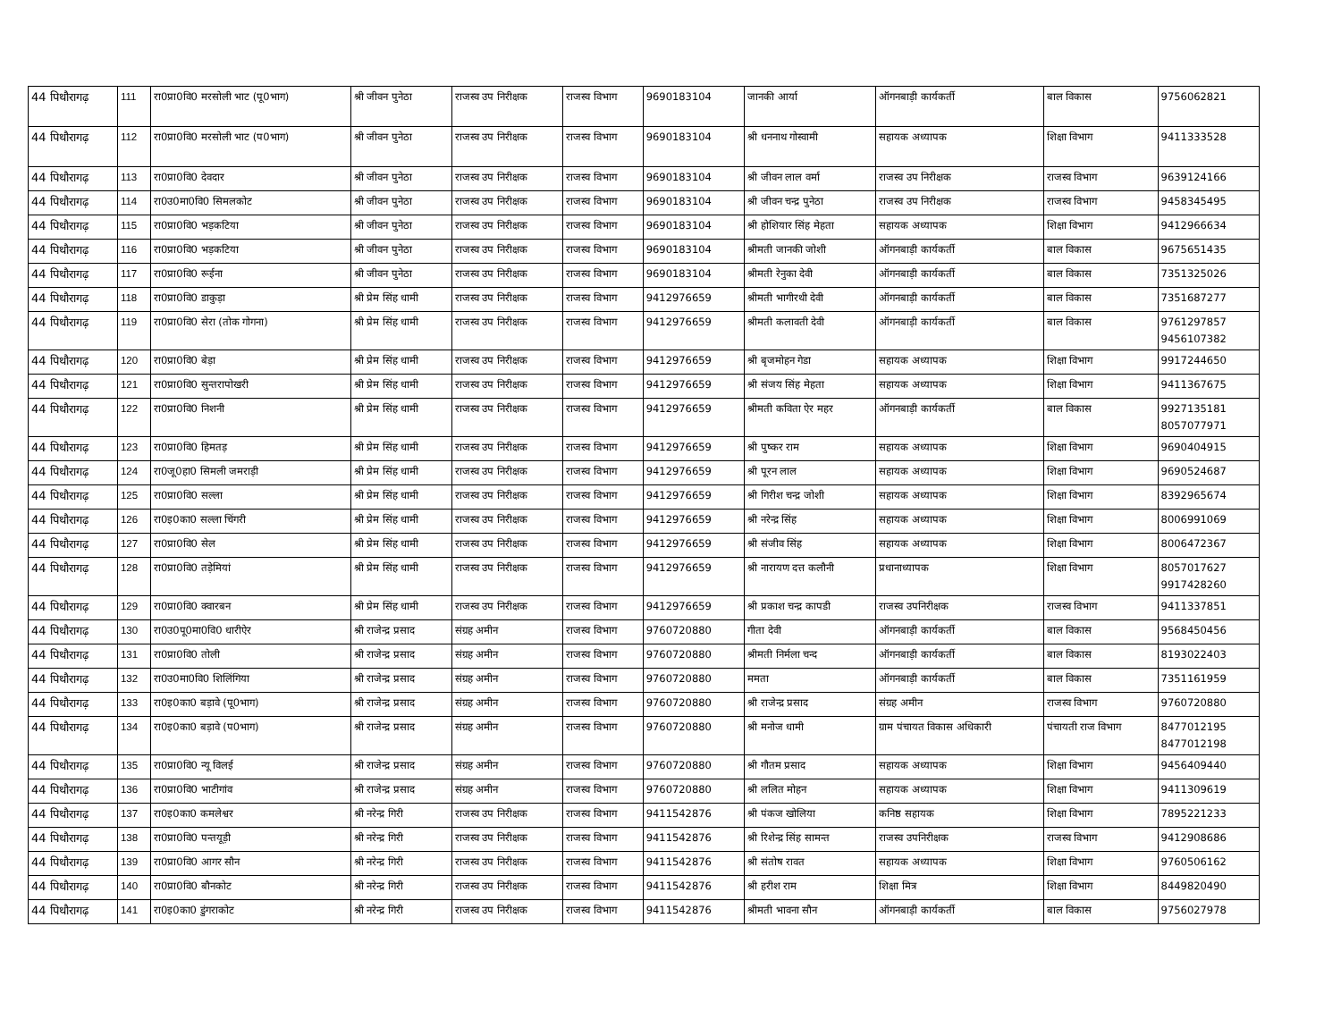| 44 पिथौरागढ़ | 111 | रा0प्रा0वि0 मरसोली भाट (पू0भाग) | श्री जीवन पुनेठा | राजस्व उप निरीक्षक | राजस्व विभाग | 9690183104 | जानकी आर्या | ऑगनबाड़ी कार्यकर्ती | बाल विकास | 9756062821 |
| 44 पिथौरागढ़ | 112 | रा0प्रा0वि0 मरसोली भाट (प0भाग) | श्री जीवन पुनेठा | राजस्व उप निरीक्षक | राजस्व विभाग | 9690183104 | श्री धननाथ गोस्वामी | सहायक अध्यापक | शिक्षा विभाग | 9411333528 |
| 44 पिथौरागढ़ | 113 | रा0प्रा0वि0 देवदार | श्री जीवन पुनेठा | राजस्व उप निरीक्षक | राजस्व विभाग | 9690183104 | श्री जीवन लाल वर्मा | राजस्व उप निरीक्षक | राजस्व विभाग | 9639124166 |
| 44 पिथौरागढ़ | 114 | रा0उ0मा0वि0 सिमलकोट | श्री जीवन पुनेठा | राजस्व उप निरीक्षक | राजस्व विभाग | 9690183104 | श्री जीवन चन्द्र पुनेठा | राजस्व उप निरीक्षक | राजस्व विभाग | 9458345495 |
| 44 पिथौरागढ़ | 115 | रा0प्रा0वि0 भड़कटिया | श्री जीवन पुनेठा | राजस्व उप निरीक्षक | राजस्व विभाग | 9690183104 | श्री होशियार सिंह मेहता | सहायक अध्यापक | शिक्षा विभाग | 9412966634 |
| 44 पिथौरागढ़ | 116 | रा0प्रा0वि0 भड़कटिया | श्री जीवन पुनेठा | राजस्व उप निरीक्षक | राजस्व विभाग | 9690183104 | श्रीमती जानकी जोशी | ऑगनबाड़ी कार्यकर्ती | बाल विकास | 9675651435 |
| 44 पिथौरागढ़ | 117 | रा0प्रा0वि0 रूईना | श्री जीवन पुनेठा | राजस्व उप निरीक्षक | राजस्व विभाग | 9690183104 | श्रीमती रेनुका देवी | ऑगनबाड़ी कार्यकर्ती | बाल विकास | 7351325026 |
| 44 पिथौरागढ़ | 118 | रा0प्रा0वि0 डाकुड़ा | श्री प्रेम सिंह धामी | राजस्व उप निरीक्षक | राजस्व विभाग | 9412976659 | श्रीमती भागीरथी देवी | ऑगनबाड़ी कार्यकर्ती | बाल विकास | 7351687277 |
| 44 पिथौरागढ़ | 119 | रा0प्रा0वि0 सेरा (तोक गोगना) | श्री प्रेम सिंह धामी | राजस्व उप निरीक्षक | राजस्व विभाग | 9412976659 | श्रीमती कलावती देवी | ऑगनबाड़ी कार्यकर्ती | बाल विकास | 9761297857 9456107382 |
| 44 पिथौरागढ़ | 120 | रा0प्रा0वि0 बेड़ा | श्री प्रेम सिंह धामी | राजस्व उप निरीक्षक | राजस्व विभाग | 9412976659 | श्री बृजमोहन गेडा | सहायक अध्यापक | शिक्षा विभाग | 9917244650 |
| 44 पिथौरागढ़ | 121 | रा0प्रा0वि0 सुन्तरापोखरी | श्री प्रेम सिंह धामी | राजस्व उप निरीक्षक | राजस्व विभाग | 9412976659 | श्री संजय सिंह मेहता | सहायक अध्यापक | शिक्षा विभाग | 9411367675 |
| 44 पिथौरागढ़ | 122 | रा0प्रा0वि0 निशनी | श्री प्रेम सिंह धामी | राजस्व उप निरीक्षक | राजस्व विभाग | 9412976659 | श्रीमती कविता ऐर महर | ऑगनबाड़ी कार्यकर्ती | बाल विकास | 9927135181 8057077971 |
| 44 पिथौरागढ़ | 123 | रा0प्रा0वि0 हिमतड़ | श्री प्रेम सिंह धामी | राजस्व उप निरीक्षक | राजस्व विभाग | 9412976659 | श्री पुष्कर राम | सहायक अध्यापक | शिक्षा विभाग | 9690404915 |
| 44 पिथौरागढ़ | 124 | रा0जू0हा0 सिमली जमराड़ी | श्री प्रेम सिंह धामी | राजस्व उप निरीक्षक | राजस्व विभाग | 9412976659 | श्री पूरन लाल | सहायक अध्यापक | शिक्षा विभाग | 9690524687 |
| 44 पिथौरागढ़ | 125 | रा0प्रा0वि0 सल्ला | श्री प्रेम सिंह धामी | राजस्व उप निरीक्षक | राजस्व विभाग | 9412976659 | श्री गिरीश चन्द्र जोशी | सहायक अध्यापक | शिक्षा विभाग | 8392965674 |
| 44 पिथौरागढ़ | 126 | रा0इ0का0 सल्ला चिंगरी | श्री प्रेम सिंह धामी | राजस्व उप निरीक्षक | राजस्व विभाग | 9412976659 | श्री नरेन्द्र सिंह | सहायक अध्यापक | शिक्षा विभाग | 8006991069 |
| 44 पिथौरागढ़ | 127 | रा0प्रा0वि0 सेल | श्री प्रेम सिंह धामी | राजस्व उप निरीक्षक | राजस्व विभाग | 9412976659 | श्री संजीव सिंह | सहायक अध्यापक | शिक्षा विभाग | 8006472367 |
| 44 पिथौरागढ़ | 128 | रा0प्रा0वि0 तड़ेमियां | श्री प्रेम सिंह धामी | राजस्व उप निरीक्षक | राजस्व विभाग | 9412976659 | श्री नारायण दत्त कलौनी | प्रधानाध्यापक | शिक्षा विभाग | 8057017627 9917428260 |
| 44 पिथौरागढ़ | 129 | रा0प्रा0वि0 क्वारबन | श्री प्रेम सिंह धामी | राजस्व उप निरीक्षक | राजस्व विभाग | 9412976659 | श्री प्रकाश चन्द्र कापडी | राजस्व उपनिरीक्षक | राजस्व विभाग | 9411337851 |
| 44 पिथौरागढ़ | 130 | रा0उ0पू0मा0वि0 धारीऐर | श्री राजेन्द्र प्रसाद | संग्रह अमीन | राजस्व विभाग | 9760720880 | गीता देवी | ऑगनबाड़ी कार्यकर्ती | बाल विकास | 9568450456 |
| 44 पिथौरागढ़ | 131 | रा0प्रा0वि0 तोली | श्री राजेन्द्र प्रसाद | संग्रह अमीन | राजस्व विभाग | 9760720880 | श्रीमती निर्मला चन्द | ऑगनबाड़ी कार्यकर्ती | बाल विकास | 8193022403 |
| 44 पिथौरागढ़ | 132 | रा0उ0मा0वि0 शिलिंगिया | श्री राजेन्द्र प्रसाद | संग्रह अमीन | राजस्व विभाग | 9760720880 | ममता | ऑगनबाड़ी कार्यकर्ती | बाल विकास | 7351161959 |
| 44 पिथौरागढ़ | 133 | रा0इ0का0 बड़ावे (पू0भाग) | श्री राजेन्द्र प्रसाद | संग्रह अमीन | राजस्व विभाग | 9760720880 | श्री राजेन्द्र प्रसाद | संग्रह अमीन | राजस्व विभाग | 9760720880 |
| 44 पिथौरागढ़ | 134 | रा0इ0का0 बड़ावे (प0भाग) | श्री राजेन्द्र प्रसाद | संग्रह अमीन | राजस्व विभाग | 9760720880 | श्री मनोज धामी | ग्राम पंचायत विकास अधिकारी | पंचायती राज विभाग | 8477012195 8477012198 |
| 44 पिथौरागढ़ | 135 | रा0प्रा0वि0 न्यू विलई | श्री राजेन्द्र प्रसाद | संग्रह अमीन | राजस्व विभाग | 9760720880 | श्री गौतम प्रसाद | सहायक अध्यापक | शिक्षा विभाग | 9456409440 |
| 44 पिथौरागढ़ | 136 | रा0प्रा0वि0 भाटीगांव | श्री राजेन्द्र प्रसाद | संग्रह अमीन | राजस्व विभाग | 9760720880 | श्री ललित मोहन | सहायक अध्यापक | शिक्षा विभाग | 9411309619 |
| 44 पिथौरागढ़ | 137 | रा0इ0का0 कमलेश्वर | श्री नरेन्द्र गिरी | राजस्व उप निरीक्षक | राजस्व विभाग | 9411542876 | श्री पंकज खोलिया | कनिष्ठ सहायक | शिक्षा विभाग | 7895221233 |
| 44 पिथौरागढ़ | 138 | रा0प्रा0वि0 पन्तयूड़ी | श्री नरेन्द्र गिरी | राजस्व उप निरीक्षक | राजस्व विभाग | 9411542876 | श्री रिशेन्द्र सिंह सामन्त | राजस्व उपनिरीक्षक | राजस्व विभाग | 9412908686 |
| 44 पिथौरागढ़ | 139 | रा0प्रा0वि0 आगर सौन | श्री नरेन्द्र गिरी | राजस्व उप निरीक्षक | राजस्व विभाग | 9411542876 | श्री संतोष रावत | सहायक अध्यापक | शिक्षा विभाग | 9760506162 |
| 44 पिथौरागढ़ | 140 | रा0प्रा0वि0 बौनकोट | श्री नरेन्द्र गिरी | राजस्व उप निरीक्षक | राजस्व विभाग | 9411542876 | श्री हरीश राम | शिक्षा मित्र | शिक्षा विभाग | 8449820490 |
| 44 पिथौरागढ़ | 141 | रा0इ0का0 डुंगराकोट | श्री नरेन्द्र गिरी | राजस्व उप निरीक्षक | राजस्व विभाग | 9411542876 | श्रीमती भावना सौन | ऑगनबाड़ी कार्यकर्ती | बाल विकास | 9756027978 |